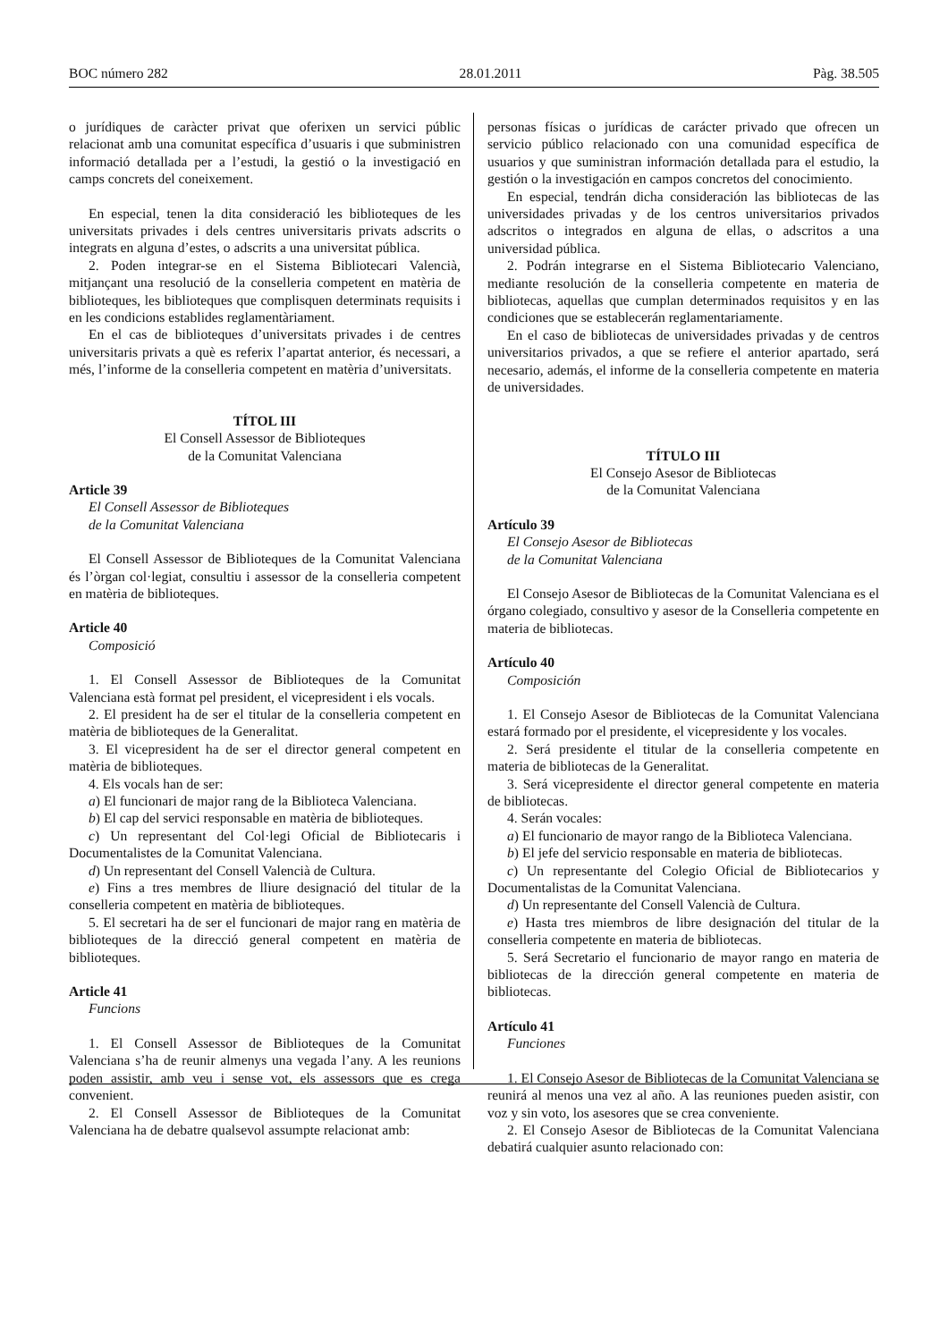BOC número 282 28.01.2011 Pàg. 38.505
o jurídiques de caràcter privat que oferixen un servici públic relacionat amb una comunitat específica d’usuaris i que subministren informació detallada per a l’estudi, la gestió o la investigació en camps concrets del coneixement.
En especial, tenen la dita consideració les biblioteques de les universitats privades i dels centres universitaris privats adscrits o integrats en alguna d’estes, o adscrits a una universitat pública.
2. Poden integrar-se en el Sistema Bibliotecari Valencià, mitjançant una resolució de la conselleria competent en matèria de biblioteques, les biblioteques que complisquen determinats requisits i en les condicions establides reglamentàriament.
En el cas de biblioteques d’universitats privades i de centres universitaris privats a què es referix l’apartat anterior, és necessari, a més, l’informe de la conselleria competent en matèria d’universitats.
TÍTOL III
El Consell Assessor de Biblioteques
de la Comunitat Valenciana
Article 39
El Consell Assessor de Biblioteques
de la Comunitat Valenciana
El Consell Assessor de Biblioteques de la Comunitat Valenciana és l’òrgan col·legiat, consultiu i assessor de la conselleria competent en matèria de biblioteques.
Article 40
Composició
1. El Consell Assessor de Biblioteques de la Comunitat Valenciana està format pel president, el vicepresident i els vocals.
2. El president ha de ser el titular de la conselleria competent en matèria de biblioteques de la Generalitat.
3. El vicepresident ha de ser el director general competent en matèria de biblioteques.
4. Els vocals han de ser:
a) El funcionari de major rang de la Biblioteca Valenciana.
b) El cap del servici responsable en matèria de biblioteques.
c) Un representant del Col·legi Oficial de Bibliotecaris i Documentalistes de la Comunitat Valenciana.
d) Un representant del Consell Valencià de Cultura.
e) Fins a tres membres de lliure designació del titular de la conselleria competent en matèria de biblioteques.
5. El secretari ha de ser el funcionari de major rang en matèria de biblioteques de la direcció general competent en matèria de biblioteques.
Article 41
Funcions
1. El Consell Assessor de Biblioteques de la Comunitat Valenciana s’ha de reunir almenys una vegada l’any. A les reunions poden assistir, amb veu i sense vot, els assessors que es cregа convenient.
2. El Consell Assessor de Biblioteques de la Comunitat Valenciana ha de debatre qualsevol assumpte relacionat amb:
personas físicas o jurídicas de carácter privado que ofrecen un servicio público relacionado con una comunidad específica de usuarios y que suministran información detallada para el estudio, la gestión o la investigación en campos concretos del conocimiento.
En especial, tendrán dicha consideración las bibliotecas de las universidades privadas y de los centros universitarios privados adscritos o integrados en alguna de ellas, o adscritos a una universidad pública.
2. Podrán integrarse en el Sistema Bibliotecario Valenciano, mediante resolución de la conselleria competente en materia de bibliotecas, aquellas que cumplan determinados requisitos y en las condiciones que se establecerán reglamentariamente.
En el caso de bibliotecas de universidades privadas y de centros universitarios privados, a que se refiere el anterior apartado, será necesario, además, el informe de la conselleria competente en materia de universidades.
TÍTULO III
El Consejo Asesor de Bibliotecas
de la Comunitat Valenciana
Artículo 39
El Consejo Asesor de Bibliotecas
de la Comunitat Valenciana
El Consejo Asesor de Bibliotecas de la Comunitat Valenciana es el órgano colegiado, consultivo y asesor de la Conselleria competente en materia de bibliotecas.
Artículo 40
Composición
1. El Consejo Asesor de Bibliotecas de la Comunitat Valenciana estará formado por el presidente, el vicepresidente y los vocales.
2. Será presidente el titular de la conselleria competente en materia de bibliotecas de la Generalitat.
3. Será vicepresidente el director general competente en materia de bibliotecas.
4. Serán vocales:
a) El funcionario de mayor rango de la Biblioteca Valenciana.
b) El jefe del servicio responsable en materia de bibliotecas.
c) Un representante del Colegio Oficial de Bibliotecarios y Documentalistas de la Comunitat Valenciana.
d) Un representante del Consell Valencià de Cultura.
e) Hasta tres miembros de libre designación del titular de la conselleria competente en materia de bibliotecas.
5. Será Secretario el funcionario de mayor rango en materia de bibliotecas de la dirección general competente en materia de bibliotecas.
Artículo 41
Funciones
1. El Consejo Asesor de Bibliotecas de la Comunitat Valenciana se reunirá al menos una vez al año. A las reuniones pueden asistir, con voz y sin voto, los asesores que se crea conveniente.
2. El Consejo Asesor de Bibliotecas de la Comunitat Valenciana debatirá cualquier asunto relacionado con: